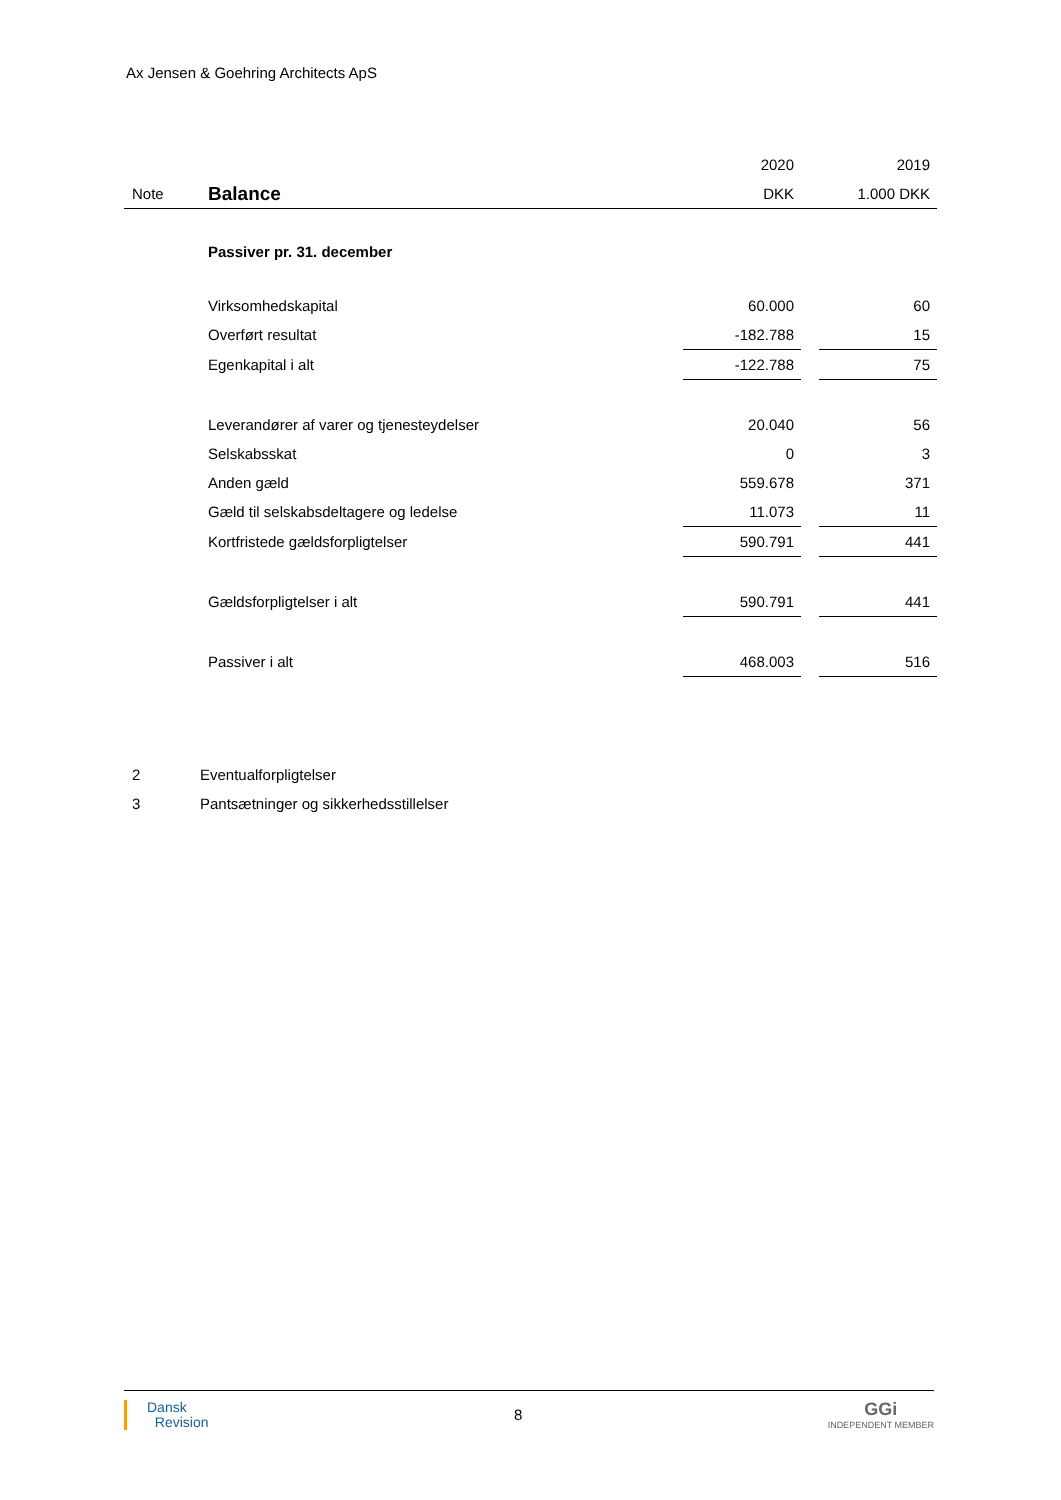Ax Jensen & Goehring Architects ApS
| | | 2020 | | 2019 |
| Note | Balance | DKK | | 1.000 DKK |
| | Passiver pr. 31. december | | | |
| | Virksomhedskapital | 60.000 | | 60 |
| | Overført resultat | -182.788 | | 15 |
| | Egenkapital i alt | -122.788 | | 75 |
| | Leverandører af varer og tjenesteydelser | 20.040 | | 56 |
| | Selskabsskat | 0 | | 3 |
| | Anden gæld | 559.678 | | 371 |
| | Gæld til selskabsdeltagere og ledelse | 11.073 | | 11 |
| | Kortfristede gældsforpligtelser | 590.791 | | 441 |
| | Gældsforpligtelser i alt | 590.791 | | 441 |
| | Passiver i alt | 468.003 | | 516 |
2 Eventualforpligtelser
3 Pantsætninger og sikkerhedsstillelser
Dansk
Revision
8
GGi
INDEPENDENT MEMBER